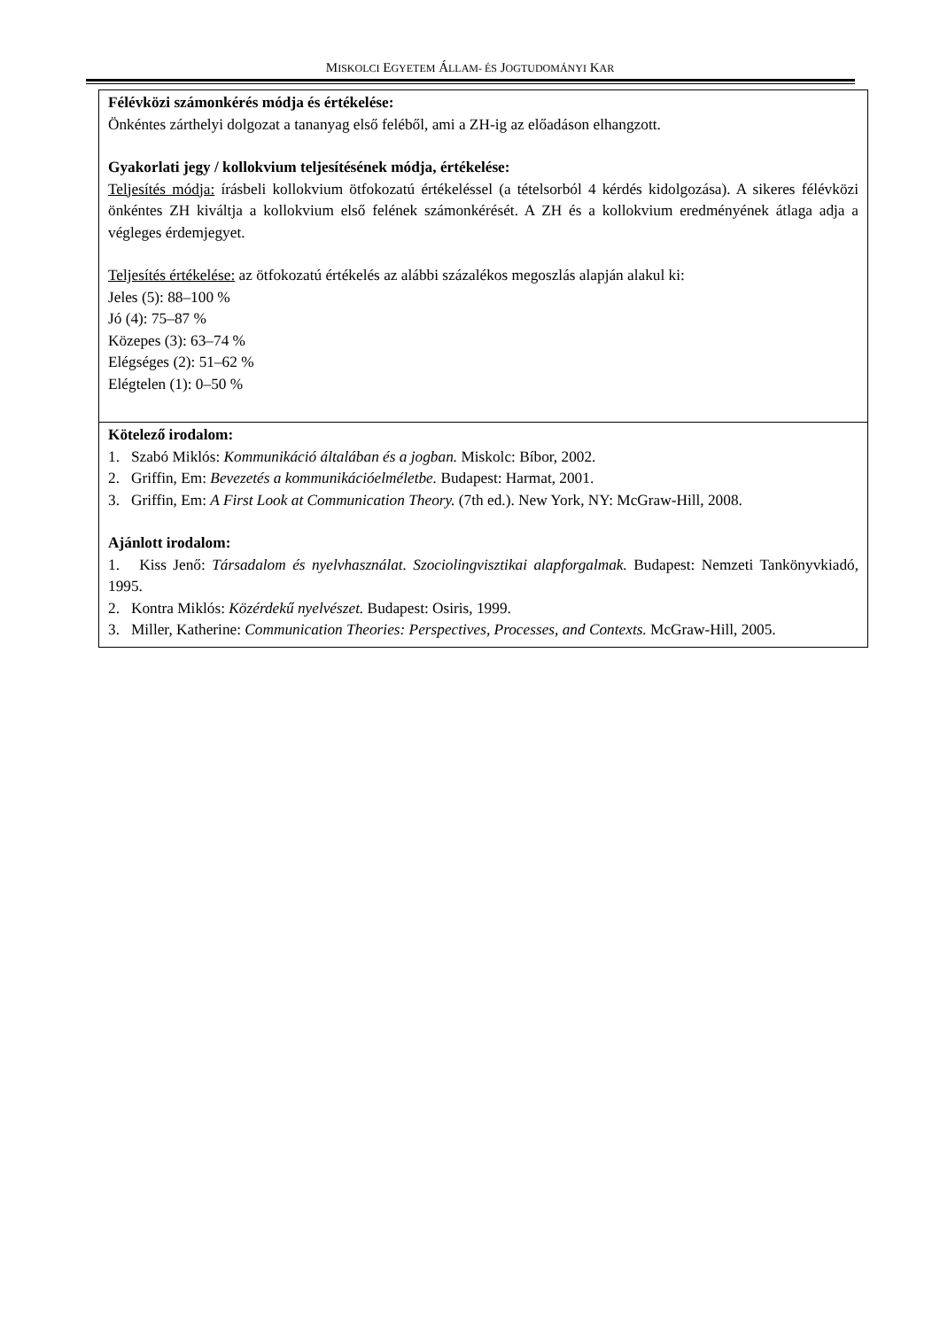MISKOLCI EGYETEM ÁLLAM- ÉS JOGTUDOMÁNYI KAR
| Félévközi számonkérés módja és értékelése: Önkéntes zárthelyi dolgozat a tananyag első feléből, ami a ZH-ig az előadáson elhangzott. Gyakorlati jegy / kollokvium teljesítésének módja, értékelése: Teljesítés módja: írásbeli kollokvium ötfokozatú értékeléssel (a tételsorból 4 kérdés kidolgozása). A sikeres félévközi önkéntes ZH kiváltja a kollokvium első felének számonkérését. A ZH és a kollokvium eredményének átlaga adja a végleges érdemjegyet. Teljesítés értékelése: az ötfokozatú értékelés az alábbi százalékos megoszlás alapján alakul ki: Jeles (5): 88–100 % Jó (4): 75–87 % Közepes (3): 63–74 % Elégséges (2): 51–62 % Elégtelen (1): 0–50 % |
| Kötelező irodalom: 1. Szabó Miklós: Kommunikáció általában és a jogban. Miskolc: Bíbor, 2002. 2. Griffin, Em: Bevezetés a kommunikációelméletbe. Budapest: Harmat, 2001. 3. Griffin, Em: A First Look at Communication Theory. (7th ed.). New York, NY: McGraw-Hill, 2008. Ajánlott irodalom: 1. Kiss Jenő: Társadalom és nyelvhasználat. Szociolingvisztikai alapforgalmak. Budapest: Nemzeti Tankönyvkiadó, 1995. 2. Kontra Miklós: Közérdekű nyelvészet. Budapest: Osiris, 1999. 3. Miller, Katherine: Communication Theories: Perspectives, Processes, and Contexts. McGraw-Hill, 2005. |